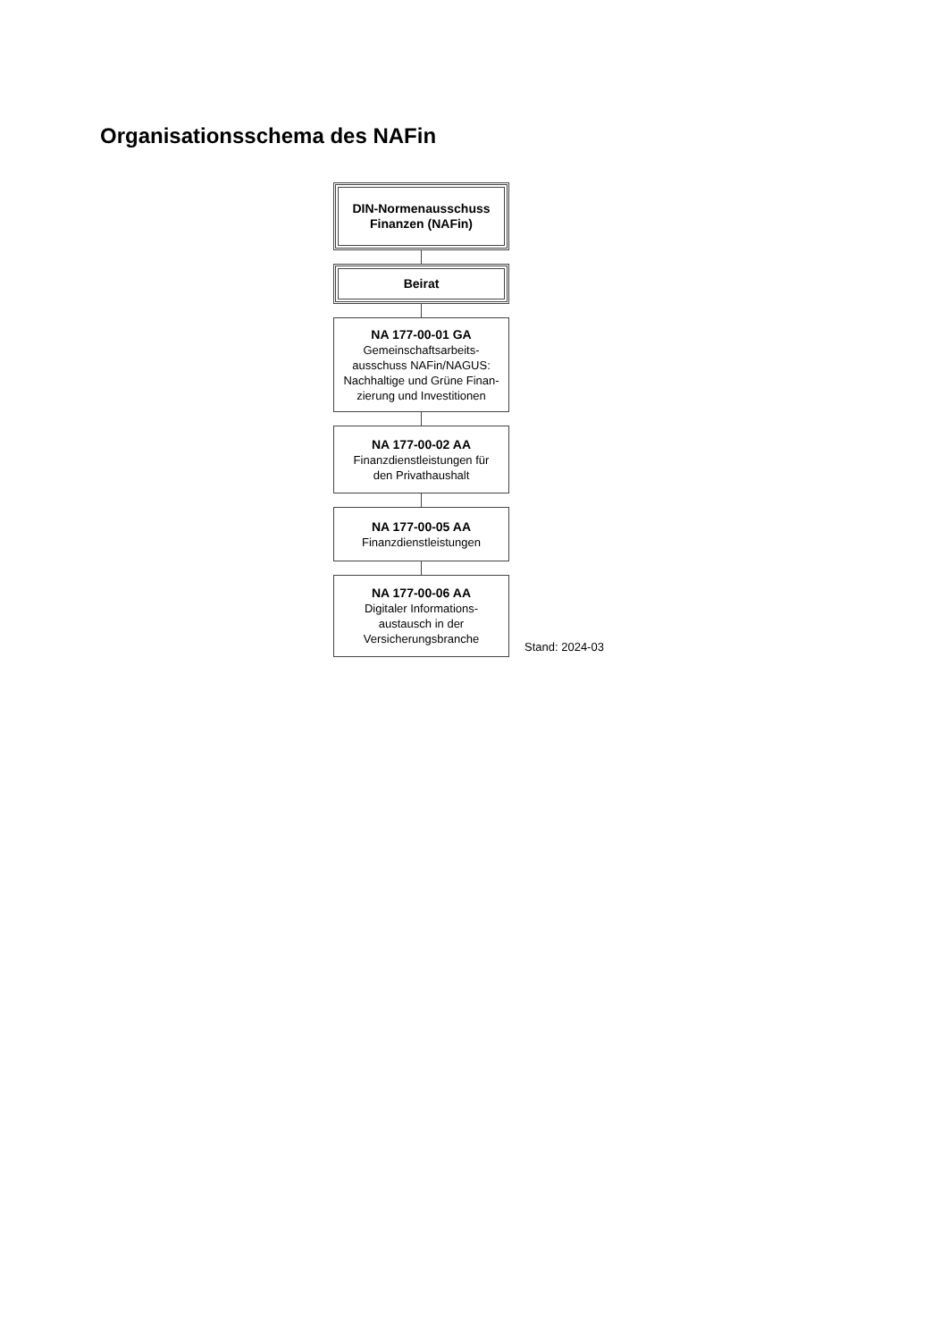Organisationsschema des NAFin
DIN-Normenausschuss
Finanzen (NAFin)
Beirat
NA 177-00-01 GA
Gemeinschaftsarbeits-
ausschuss NAFin/NAGUS:
Nachhaltige und Grüne Finan-
zierung und Investitionen
NA 177-00-02 AA
Finanzdienstleistungen für
den Privathaushalt
NA 177-00-05 AA
Finanzdienstleistungen
NA 177-00-06 AA
Digitaler Informations-
austausch in der
Versicherungsbranche
Stand: 2024-03